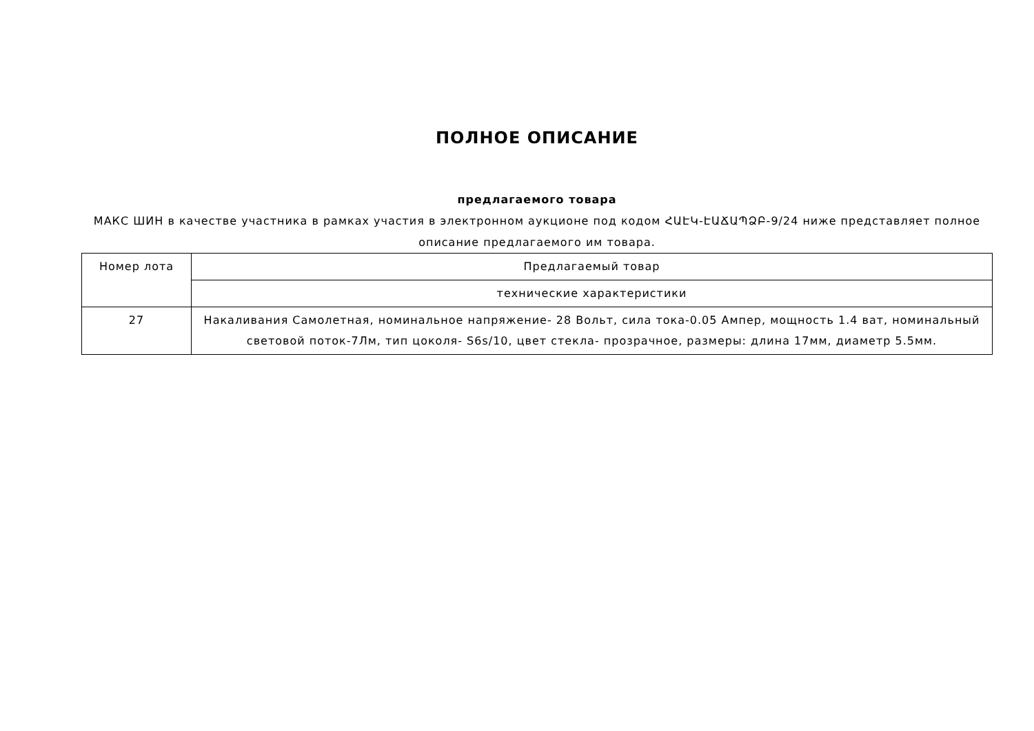ПОЛНОЕ ОПИСАНИЕ
предлагаемого товара
МАКС ШИН в качестве участника в рамках участия в электронном аукционе под кодом ՀԱԷԿ-ԷԱՃԱՊՁԲ-9/24 ниже представляет полное описание предлагаемого им товара.
| Номер лота | Предлагаемый товар |
| | технические характеристики |
| 27 | Накаливания Самолетная, номинальное напряжение- 28 Вольт, сила тока-0.05 Ампер, мощность 1.4 ват, номинальный световой поток-7Лм, тип цоколя- S6s/10, цвет стекла- прозрачное, размеры: длина 17мм, диаметр 5.5мм. |